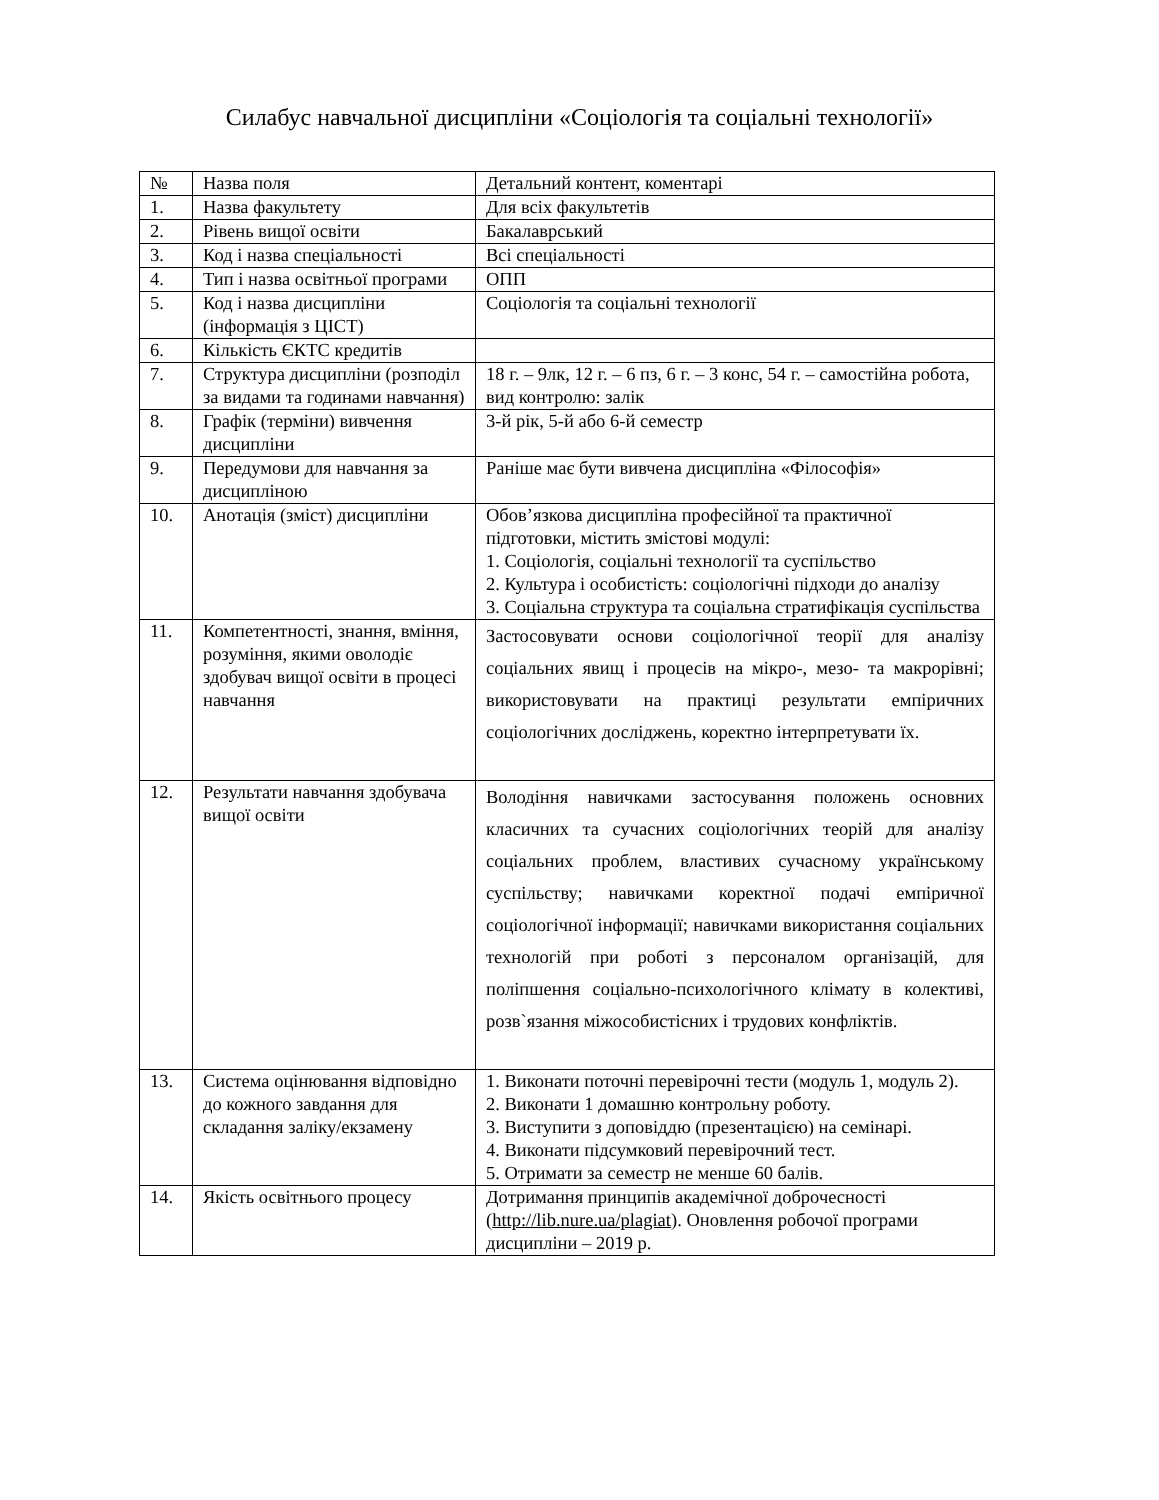Силабус навчальної дисципліни «Соціологія та соціальні технології»
| № | Назва поля | Детальний контент, коментарі |
| --- | --- | --- |
| 1. | Назва факультету | Для всіх факультетів |
| 2. | Рівень вищої освіти | Бакалаврський |
| 3. | Код і назва спеціальності | Всі спеціальності |
| 4. | Тип і назва освітньої програми | ОПП |
| 5. | Код і назва дисципліни (інформація з ЦІСТ) | Соціологія та соціальні технології |
| 6. | Кількість ЄКТС кредитів | |
| 7. | Структура дисципліни (розподіл за видами та годинами навчання) | 18 г. – 9лк, 12 г. – 6 пз, 6 г. – 3 конс, 54 г. – самостійна робота, вид контролю: залік |
| 8. | Графік (терміни) вивчення дисципліни | 3-й рік, 5-й або 6-й семестр |
| 9. | Передумови для навчання за дисципліною | Раніше має бути вивчена дисципліна «Філософія» |
| 10. | Анотація (зміст) дисципліни | Обов’язкова дисципліна професійної та практичної підготовки, містить змістові модулі: 1. Соціологія, соціальні технології та суспільство 2. Культура і особистість: соціологічні підходи до аналізу 3. Соціальна структура та соціальна стратифікація суспільства |
| 11. | Компетентності, знання, вміння, розуміння, якими оволодіє здобувач вищої освіти в процесі навчання | Застосовувати основи соціологічної теорії для аналізу соціальних явищ і процесів на мікро-, мезо- та макрорівні; використовувати на практиці результати емпіричних соціологічних досліджень, коректно інтерпретувати їх. |
| 12. | Результати навчання здобувача вищої освіти | Володіння навичками застосування положень основних класичних та сучасних соціологічних теорій для аналізу соціальних проблем, властивих сучасному українському суспільству; навичками коректної подачі емпіричної соціологічної інформації; навичками використання соціальних технологій при роботі з персоналом організацій, для поліпшення соціально-психологічного клімату в колективі, розв`язання міжособистісних і трудових конфліктів. |
| 13. | Система оцінювання відповідно до кожного завдання для складання заліку/екзамену | 1. Виконати поточні перевірочні тести (модуль 1, модуль 2). 2. Виконати 1 домашню контрольну роботу. 3. Виступити з доповіддю (презентацією) на семінарі. 4. Виконати підсумковий перевірочний тест. 5. Отримати за семестр не менше 60 балів. |
| 14. | Якість освітнього процесу | Дотримання принципів академічної доброчесності ( http://lib.nure.ua/plagiat ). Оновлення робочої програми дисципліни – 2019 р. |